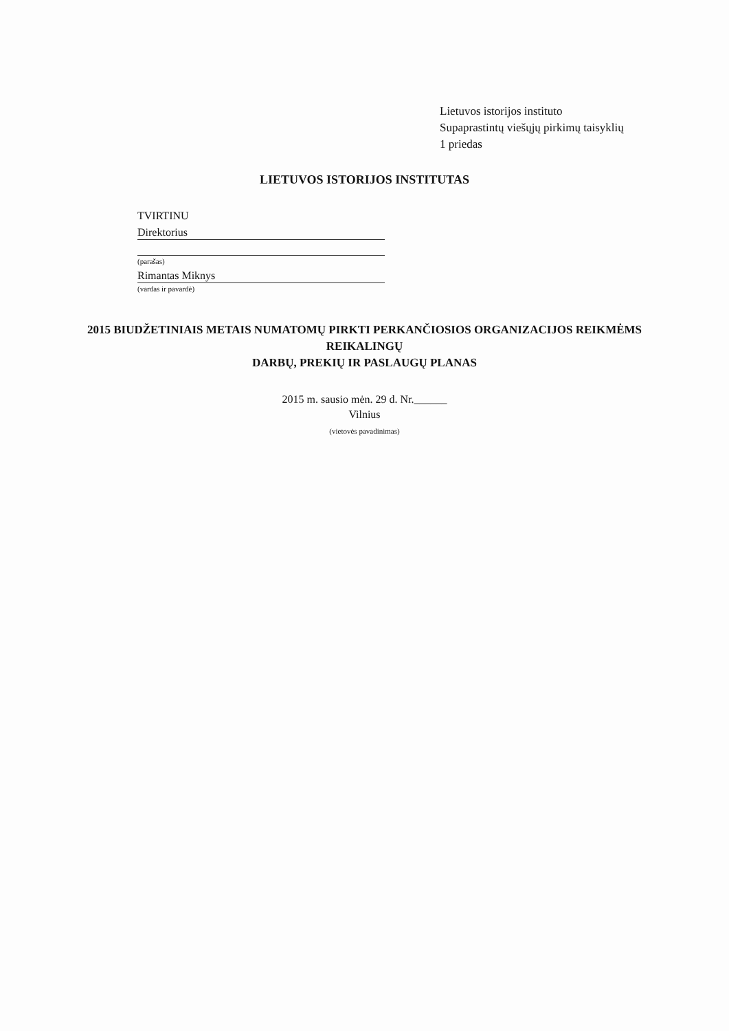Lietuvos istorijos instituto
Supaprastintų viešųjų pirkimų taisyklių
1 priedas
LIETUVOS ISTORIJOS INSTITUTAS
TVIRTINU
Direktorius
(parašas)
Rimantas Miknys
(vardas ir pavardė)
2015 BIUDŽETINIAIS METAIS NUMATOMŲ PIRKTI PERKANČIOSIOS ORGANIZACIJOS REIKMĖMS REIKALINGŲ
DARBŲ, PREKIŲ IR PASLAUGŲ PLANAS
2015 m. sausio mėn. 29 d. Nr.______
Vilnius
(vietovės pavadinimas)